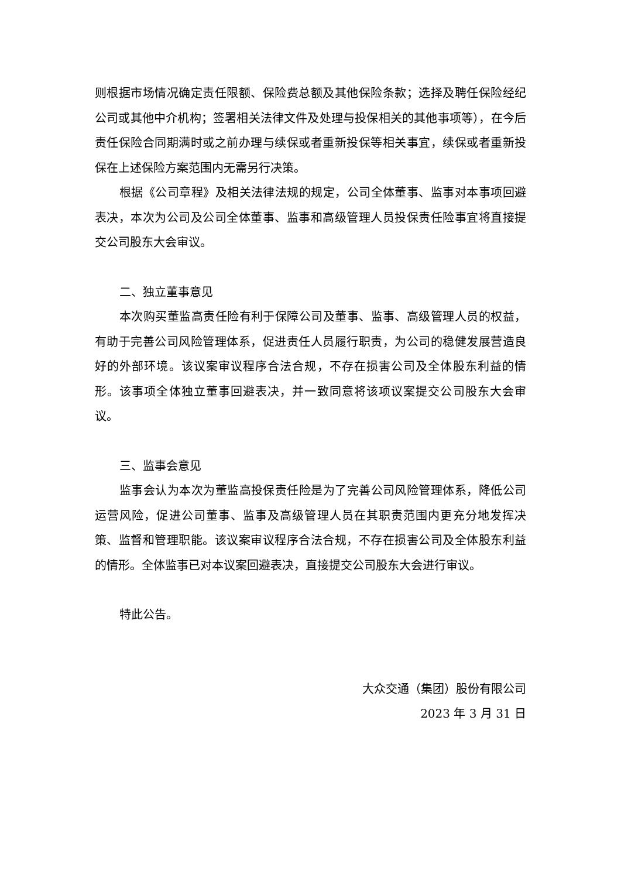则根据市场情况确定责任限额、保险费总额及其他保险条款；选择及聘任保险经纪公司或其他中介机构；签署相关法律文件及处理与投保相关的其他事项等），在今后责任保险合同期满时或之前办理与续保或者重新投保等相关事宜，续保或者重新投保在上述保险方案范围内无需另行决策。
根据《公司章程》及相关法律法规的规定，公司全体董事、监事对本事项回避表决，本次为公司及公司全体董事、监事和高级管理人员投保责任险事宜将直接提交公司股东大会审议。
二、独立董事意见
本次购买董监高责任险有利于保障公司及董事、监事、高级管理人员的权益，有助于完善公司风险管理体系，促进责任人员履行职责，为公司的稳健发展营造良好的外部环境。该议案审议程序合法合规，不存在损害公司及全体股东利益的情形。该事项全体独立董事回避表决，并一致同意将该项议案提交公司股东大会审议。
三、监事会意见
监事会认为本次为董监高投保责任险是为了完善公司风险管理体系，降低公司运营风险，促进公司董事、监事及高级管理人员在其职责范围内更充分地发挥决策、监督和管理职能。该议案审议程序合法合规，不存在损害公司及全体股东利益的情形。全体监事已对本议案回避表决，直接提交公司股东大会进行审议。
特此公告。
大众交通（集团）股份有限公司
2023 年 3 月 31 日